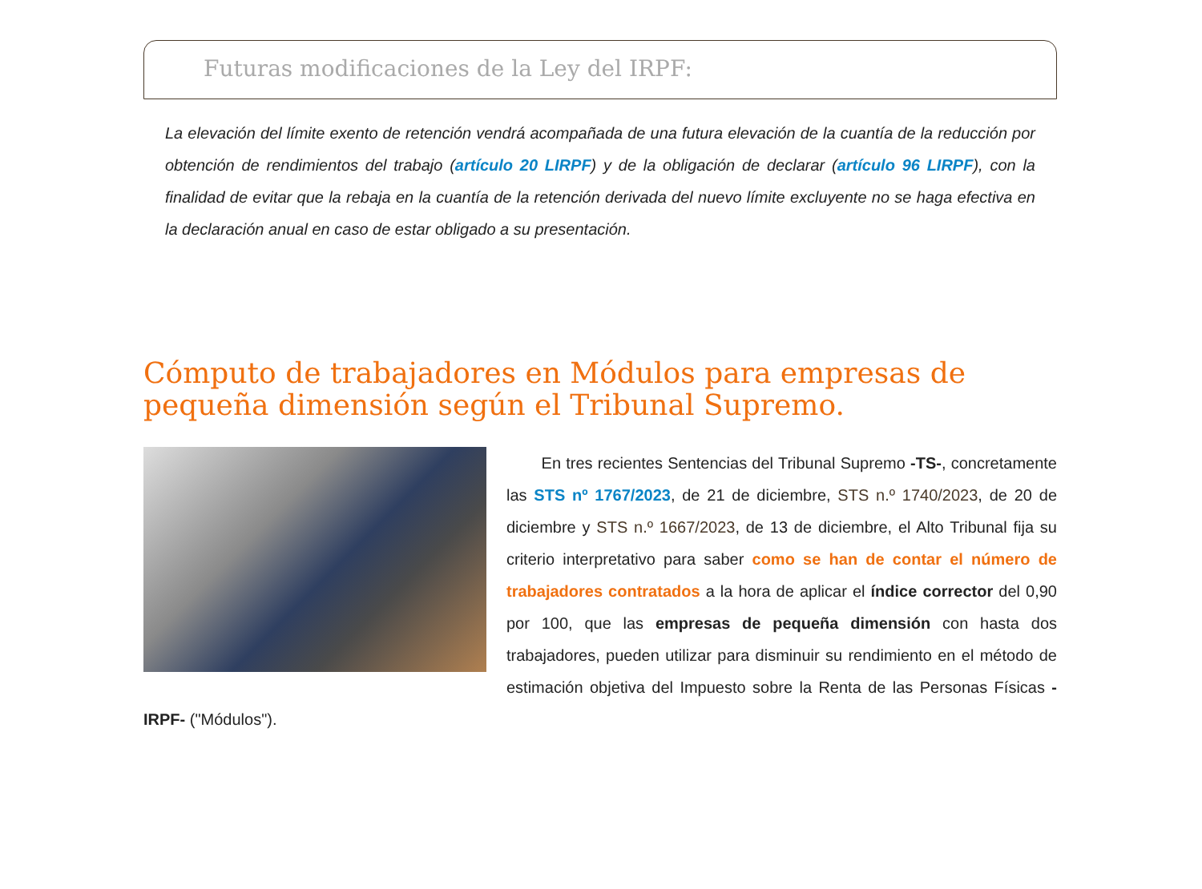Futuras modificaciones de la Ley del IRPF:
La elevación del límite exento de retención vendrá acompañada de una futura elevación de la cuantía de la reducción por obtención de rendimientos del trabajo (artículo 20 LIRPF) y de la obligación de declarar (artículo 96 LIRPF), con la finalidad de evitar que la rebaja en la cuantía de la retención derivada del nuevo límite excluyente no se haga efectiva en la declaración anual en caso de estar obligado a su presentación.
Cómputo de trabajadores en Módulos para empresas de pequeña dimensión según el Tribunal Supremo.
En tres recientes Sentencias del Tribunal Supremo -TS-, concretamente las STS nº 1767/2023, de 21 de diciembre, STS n.º 1740/2023, de 20 de diciembre y STS n.º 1667/2023, de 13 de diciembre, el Alto Tribunal fija su criterio interpretativo para saber como se han de contar el número de trabajadores contratados a la hora de aplicar el índice corrector del 0,90 por 100, que las empresas de pequeña dimensión con hasta dos trabajadores, pueden utilizar para disminuir su rendimiento en el método de estimación objetiva del Impuesto sobre la Renta de las Personas Físicas -IRPF- ("Módulos").